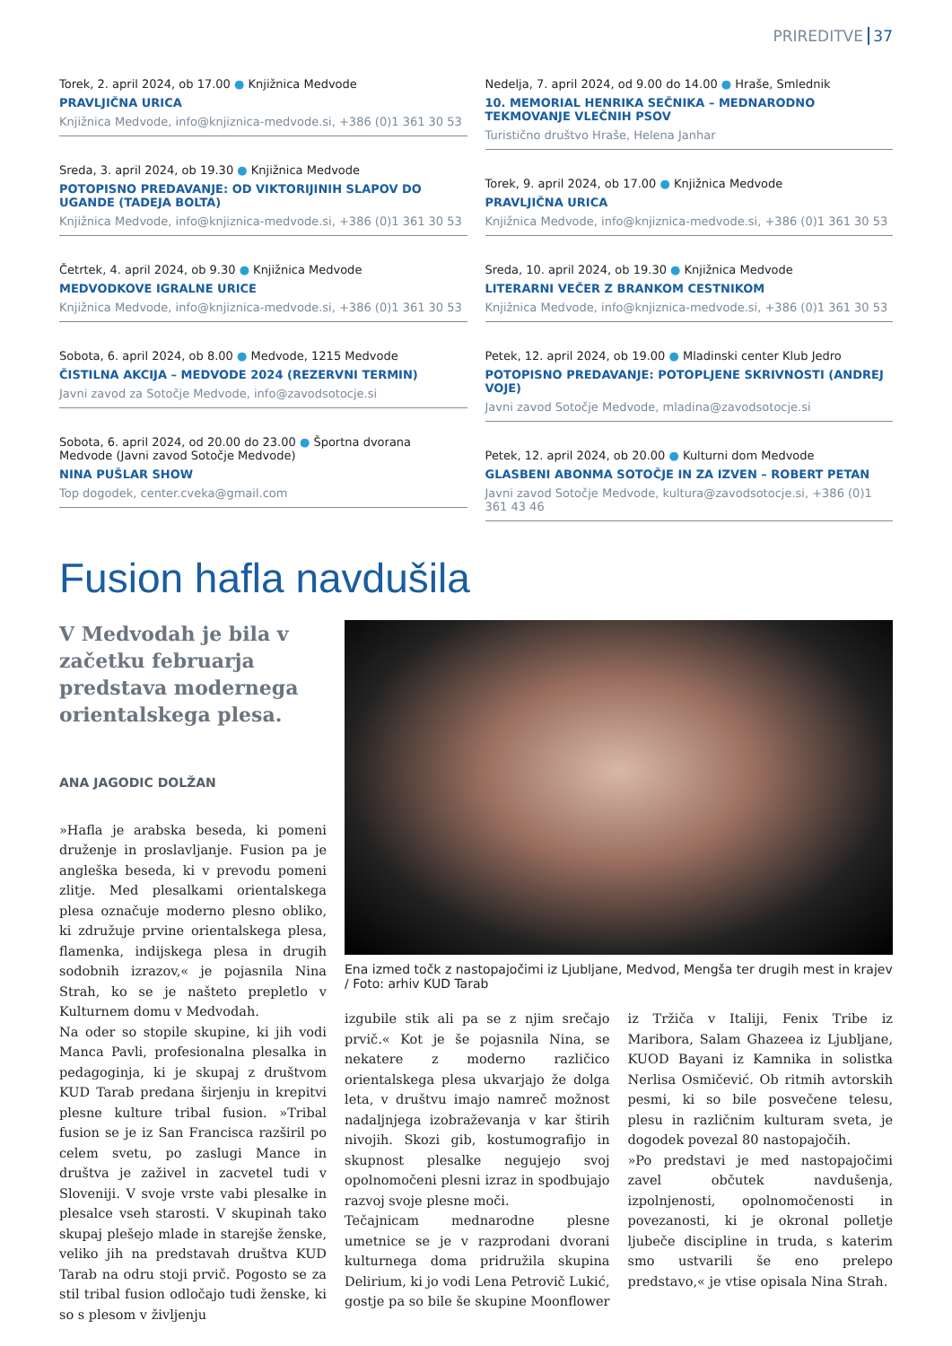PRIREDITVE 37
Torek, 2. april 2024, ob 17.00 ● Knjižnica Medvode
PRAVLJIČNA URICA
Knjižnica Medvode, info@knjiznica-medvode.si, +386 (0)1 361 30 53
Sreda, 3. april 2024, ob 19.30 ● Knjižnica Medvode
POTOPISNO PREDAVANJE: OD VIKTORIJINIH SLAPOV DO UGANDE (TADEJA BOLTA)
Knjižnica Medvode, info@knjiznica-medvode.si, +386 (0)1 361 30 53
Četrtek, 4. april 2024, ob 9.30 ● Knjižnica Medvode
MEDVODKOVE IGRALNE URICE
Knjižnica Medvode, info@knjiznica-medvode.si, +386 (0)1 361 30 53
Sobota, 6. april 2024, ob 8.00 ● Medvode, 1215 Medvode
ČISTILNA AKCIJA – MEDVODE 2024 (REZERVNI TERMIN)
Javni zavod za Sotočje Medvode, info@zavodsotocje.si
Sobota, 6. april 2024, od 20.00 do 23.00 ● Športna dvorana Medvode (Javni zavod Sotočje Medvode)
NINA PUŠLAR SHOW
Top dogodek, center.cveka@gmail.com
Nedelja, 7. april 2024, od 9.00 do 14.00 ● Hraše, Smlednik
10. MEMORIAL HENRIKA SEČNIKA – MEDNARODNO TEKMOVANJE VLEČNIH PSOV
Turistično društvo Hraše, Helena Janhar
Torek, 9. april 2024, ob 17.00 ● Knjižnica Medvode
PRAVLJIČNA URICA
Knjižnica Medvode, info@knjiznica-medvode.si, +386 (0)1 361 30 53
Sreda, 10. april 2024, ob 19.30 ● Knjižnica Medvode
LITERARNI VEČER Z BRANKOM CESTNIKOM
Knjižnica Medvode, info@knjiznica-medvode.si, +386 (0)1 361 30 53
Petek, 12. april 2024, ob 19.00 ● Mladinski center Klub Jedro
POTOPISNO PREDAVANJE: POTOPLJENE SKRIVNOSTI (ANDREJ VOJE)
Javni zavod Sotočje Medvode, mladina@zavodsotocje.si
Petek, 12. april 2024, ob 20.00 ● Kulturni dom Medvode
GLASBENI ABONMA SOTOČJE IN ZA IZVEN – ROBERT PETAN
Javni zavod Sotočje Medvode, kultura@zavodsotocje.si, +386 (0)1 361 43 46
Fusion hafla navdušila
V Medvodah je bila v začetku februarja predstava modernega orientalskega plesa.
ANA JAGODIC DOLŽAN
»Hafla je arabska beseda, ki pomeni druženje in proslavljanje. Fusion pa je angleška beseda, ki v prevodu pomeni zlitje. Med plesalkami orientalskega plesa označuje moderno plesno obliko, ki združuje prvine orientalskega plesa, flamenka, indijskega plesa in drugih sodobnih izrazov,« je pojasnila Nina Strah, ko se je našteto prepletlo v Kulturnem domu v Medvodah.
Na oder so stopile skupine, ki jih vodi Manca Pavli, profesionalna plesalka in pedagoginja, ki je skupaj z društvom KUD Tarab predana širjenju in krepitvi plesne kulture tribal fusion. »Tribal fusion se je iz San Francisca razširil po celem svetu, po zaslugi Mance in društva je zaživel in zacvetel tudi v Sloveniji. V svoje vrste vabi plesalke in plesalce vseh starosti. V skupinah tako skupaj plešejo mlade in starejše ženske, veliko jih na predstavah društva KUD Tarab na odru stoji prvič. Pogosto se za stil tribal fusion odločajo tudi ženske, ki so s plesom v življenju
Ena izmed točk z nastopajočimi iz Ljubljane, Medvod, Mengša ter drugih mest in krajev / Foto: arhiv KUD Tarab
izgubile stik ali pa se z njim srečajo prvič.« Kot je še pojasnila Nina, se nekatere z moderno različico orientalskega plesa ukvarjajo že dolga leta, v društvu imajo namreč možnost nadaljnjega izobraževanja v kar štirih nivojih. Skozi gib, kostumografijo in skupnost plesalke negujejo svoj opolnomočeni plesni izraz in spodbujajo razvoj svoje plesne moči.
Tečajnicam mednarodne plesne umetnice se je v razprodani dvorani kulturnega doma pridružila skupina Delirium, ki jo vodi Lena Petrovič Lukić, gostje pa so bile še skupine Moonflower iz Tržiča v Italiji, Fenix Tribe iz Maribora, Salam Ghazeea iz Ljubljane, KUOD Bayani iz Kamnika in solistka Nerlisa Osmičević. Ob ritmih avtorskih pesmi, ki so bile posvečene telesu, plesu in različnim kulturam sveta, je dogodek povezal 80 nastopajočih.
»Po predstavi je med nastopajočimi zavel občutek navdušenja, izpolnjenosti, opolnomočenosti in povezanosti, ki je okronal polletje ljubeče discipline in truda, s katerim smo ustvarili še eno prelepo predstavo,« je vtise opisala Nina Strah.